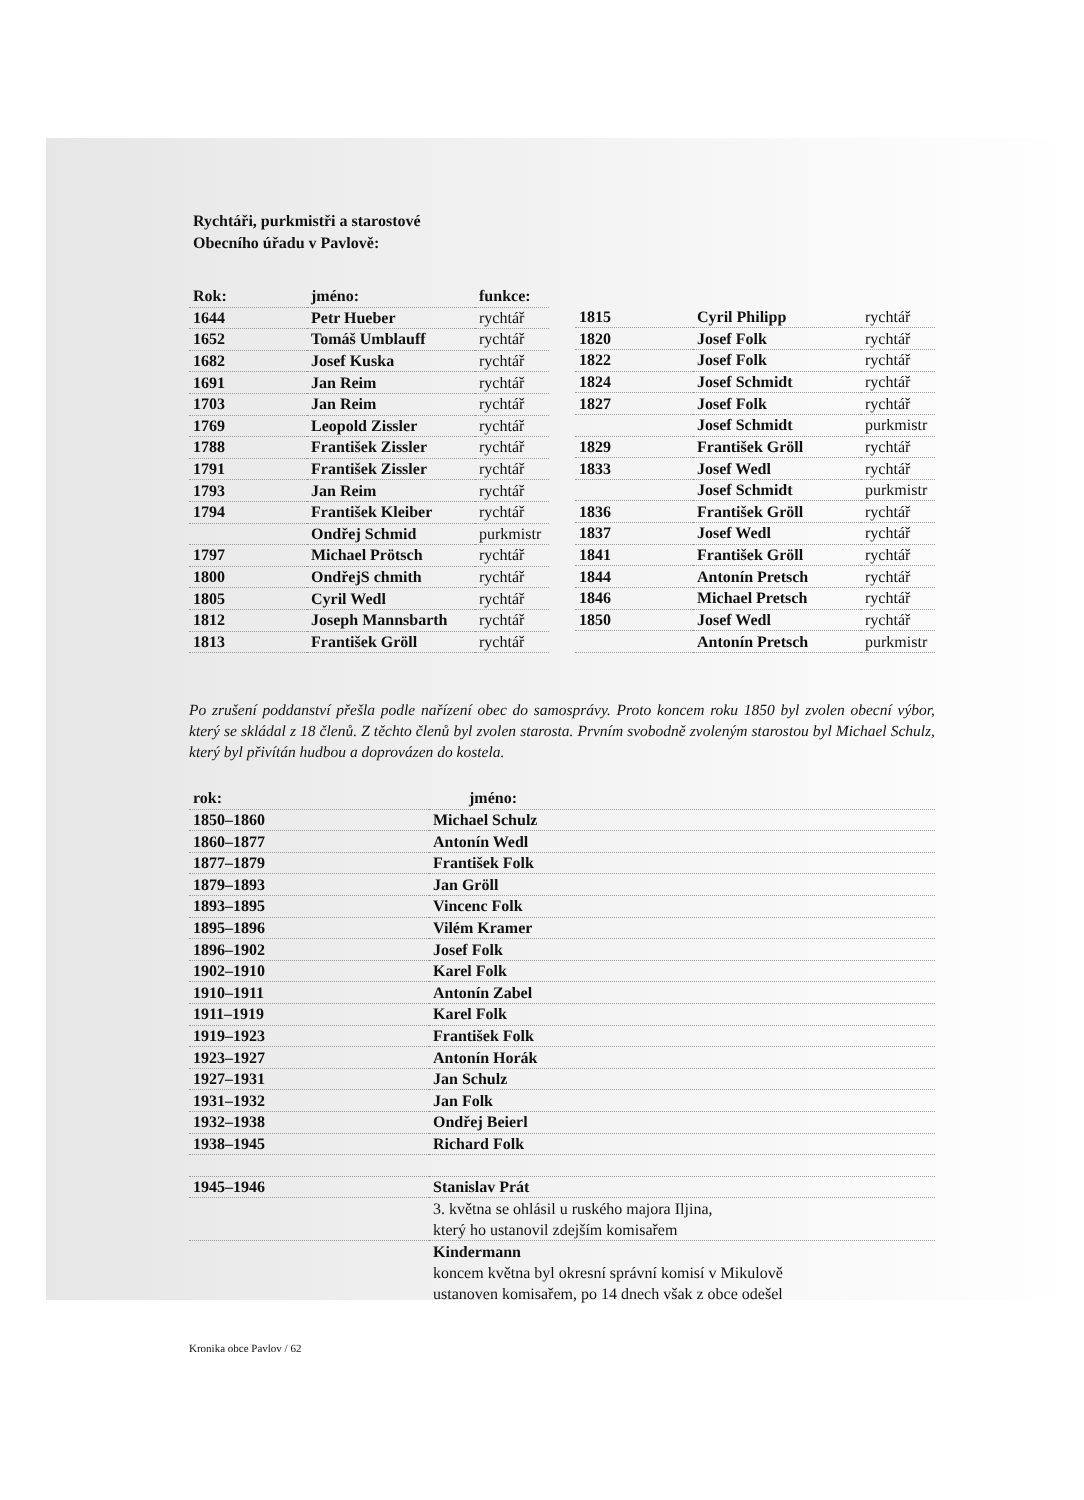Rychtáři, purkmistři a starostové
Obecního úřadu v Pavlově:
| Rok: | jméno: | funkce: |
| --- | --- | --- |
| 1644 | Petr Hueber | rychtář |
| 1652 | Tomáš Umblauff | rychtář |
| 1682 | Josef Kuska | rychtář |
| 1691 | Jan Reim | rychtář |
| 1703 | Jan Reim | rychtář |
| 1769 | Leopold Zissler | rychtář |
| 1788 | František Zissler | rychtář |
| 1791 | František Zissler | rychtář |
| 1793 | Jan Reim | rychtář |
| 1794 | František Kleiber | rychtář |
| | Ondřej Schmid | purkmistr |
| 1797 | Michael Prötsch | rychtář |
| 1800 | OndřejS chmith | rychtář |
| 1805 | Cyril Wedl | rychtář |
| 1812 | Joseph Mannsbarth | rychtář |
| 1813 | František Gröll | rychtář |
| 1815 | Cyril Philipp | rychtář |
| 1820 | Josef Folk | rychtář |
| 1822 | Josef Folk | rychtář |
| 1824 | Josef Schmidt | rychtář |
| 1827 | Josef Folk | rychtář |
| | Josef Schmidt | purkmistr |
| 1829 | František Gröll | rychtář |
| 1833 | Josef Wedl | rychtář |
| | Josef Schmidt | purkmistr |
| 1836 | František Gröll | rychtář |
| 1837 | Josef Wedl | rychtář |
| 1841 | František Gröll | rychtář |
| 1844 | Antonín Pretsch | rychtář |
| 1846 | Michael Pretsch | rychtář |
| 1850 | Josef Wedl | rychtář |
| | Antonín Pretsch | purkmistr |
Po zrušení poddanství přešla podle nařízení obec do samosprávy. Proto koncem roku 1850 byl zvolen obecní výbor, který se skládal z 18 členů. Z těchto členů byl zvolen starosta. Prvním svobodně zvoleným starostou byl Michael Schulz, který byl přivítán hudbou a doprovázen do kostela.
| rok: | jméno: |
| --- | --- |
| 1850–1860 | Michael Schulz |
| 1860–1877 | Antonín Wedl |
| 1877–1879 | František Folk |
| 1879–1893 | Jan Gröll |
| 1893–1895 | Vincenc Folk |
| 1895–1896 | Vilém Kramer |
| 1896–1902 | Josef Folk |
| 1902–1910 | Karel Folk |
| 1910–1911 | Antonín Zabel |
| 1911–1919 | Karel Folk |
| 1919–1923 | František Folk |
| 1923–1927 | Antonín Horák |
| 1927–1931 | Jan Schulz |
| 1931–1932 | Jan Folk |
| 1932–1938 | Ondřej Beierl |
| 1938–1945 | Richard Folk |
| 1945–1946 | Stanislav Prát |
| | 3. května se ohlásil u ruského majora Iljina, který ho ustanovil zdejším komisařem |
| | Kindermann koncem května byl okresní správní komisí v Mikulově ustanoven komisařem, po 14 dnech však z obce odešel |
Kronika obce Pavlov / 62